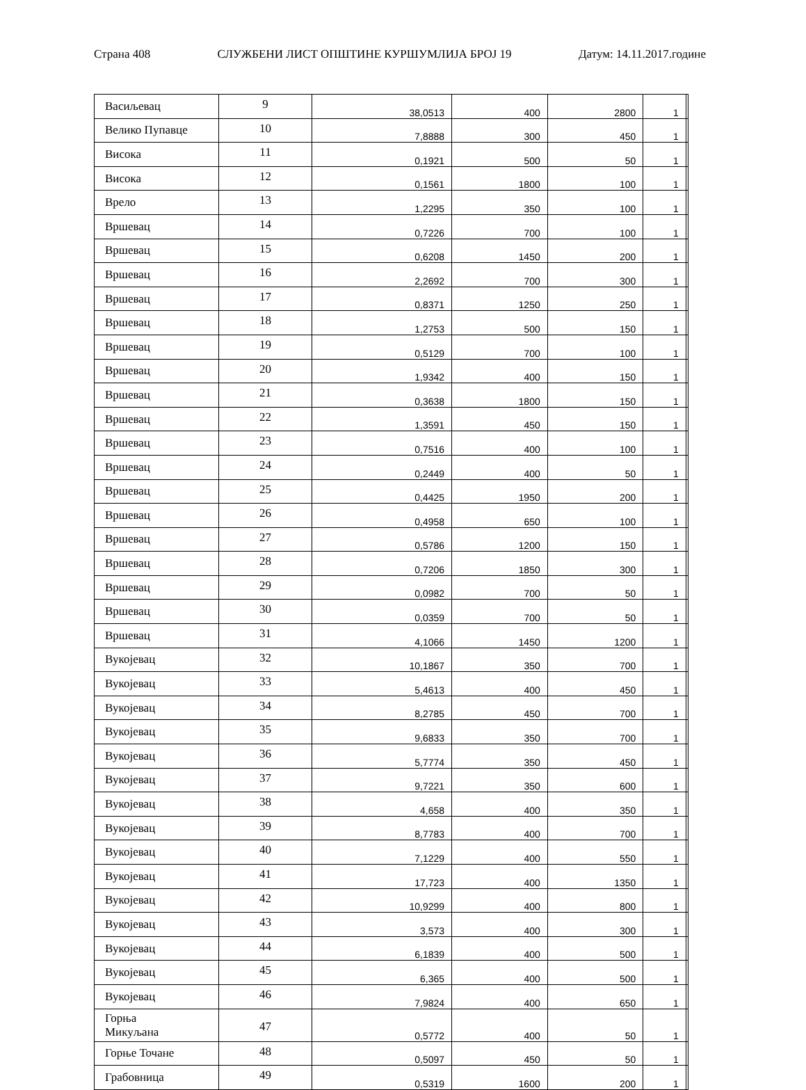Страна 408 СЛУЖБЕНИ ЛИСТ ОПШТИНЕ КУРШУМЛИЈА БРОЈ 19 Датум: 14.11.2017.године
| Васиљевац | 9 | 38,0513 | 400 | 2800 | 1 | |
| Велико Пупавце | 10 | 7,8888 | 300 | 450 | 1 | |
| Висока | 11 | 0,1921 | 500 | 50 | 1 | |
| Висока | 12 | 0,1561 | 1800 | 100 | 1 | |
| Врело | 13 | 1,2295 | 350 | 100 | 1 | |
| Вршевац | 14 | 0,7226 | 700 | 100 | 1 | |
| Вршевац | 15 | 0,6208 | 1450 | 200 | 1 | |
| Вршевац | 16 | 2,2692 | 700 | 300 | 1 | |
| Вршевац | 17 | 0,8371 | 1250 | 250 | 1 | |
| Вршевац | 18 | 1,2753 | 500 | 150 | 1 | |
| Вршевац | 19 | 0,5129 | 700 | 100 | 1 | |
| Вршевац | 20 | 1,9342 | 400 | 150 | 1 | |
| Вршевац | 21 | 0,3638 | 1800 | 150 | 1 | |
| Вршевац | 22 | 1,3591 | 450 | 150 | 1 | |
| Вршевац | 23 | 0,7516 | 400 | 100 | 1 | |
| Вршевац | 24 | 0,2449 | 400 | 50 | 1 | |
| Вршевац | 25 | 0,4425 | 1950 | 200 | 1 | |
| Вршевац | 26 | 0,4958 | 650 | 100 | 1 | |
| Вршевац | 27 | 0,5786 | 1200 | 150 | 1 | |
| Вршевац | 28 | 0,7206 | 1850 | 300 | 1 | |
| Вршевац | 29 | 0,0982 | 700 | 50 | 1 | |
| Вршевац | 30 | 0,0359 | 700 | 50 | 1 | |
| Вршевац | 31 | 4,1066 | 1450 | 1200 | 1 | |
| Вукојевац | 32 | 10,1867 | 350 | 700 | 1 | |
| Вукојевац | 33 | 5,4613 | 400 | 450 | 1 | |
| Вукојевац | 34 | 8,2785 | 450 | 700 | 1 | |
| Вукојевац | 35 | 9,6833 | 350 | 700 | 1 | |
| Вукојевац | 36 | 5,7774 | 350 | 450 | 1 | |
| Вукојевац | 37 | 9,7221 | 350 | 600 | 1 | |
| Вукојевац | 38 | 4,658 | 400 | 350 | 1 | |
| Вукојевац | 39 | 8,7783 | 400 | 700 | 1 | |
| Вукојевац | 40 | 7,1229 | 400 | 550 | 1 | |
| Вукојевац | 41 | 17,723 | 400 | 1350 | 1 | |
| Вукојевац | 42 | 10,9299 | 400 | 800 | 1 | |
| Вукојевац | 43 | 3,573 | 400 | 300 | 1 | |
| Вукојевац | 44 | 6,1839 | 400 | 500 | 1 | |
| Вукојевац | 45 | 6,365 | 400 | 500 | 1 | |
| Вукојевац | 46 | 7,9824 | 400 | 650 | 1 | |
| Горња Микуљана | 47 | 0,5772 | 400 | 50 | 1 | |
| Горње Точане | 48 | 0,5097 | 450 | 50 | 1 | |
| Грабовница | 49 | 0,5319 | 1600 | 200 | 1 | |